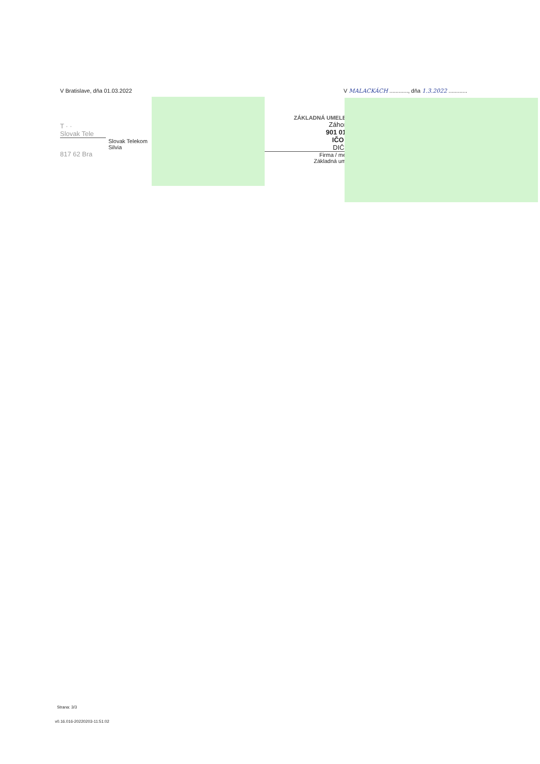V Bratislave, dňa 01.03.2022 V MALACKÁCH ............, dňa 1.3.2022 ............
T · ·
Slovak Tele
Slovak Telekom
Silvia
817 62 Bra
ZÁKLADNÁ UMELE
Záhor
901 01
IČO:
DIČ:
Firma / me
Základná um
Strana: 3/3
v0.16.016-20220203-11:51:02